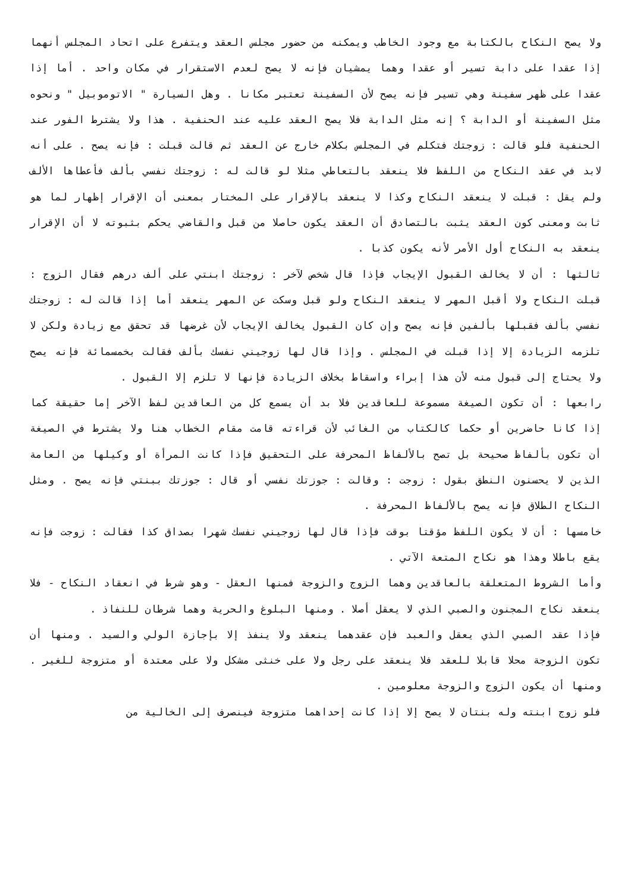ولا يصح النكاح بالكتابة مع وجود الخاطب ويمكنه من حضور مجلس العقد ويتفرع على اتحاد المجلس أنهما إذا عقدا على دابة تسير أو عقدا وهما يمشيان فإنه لا يصح لعدم الاستقرار في مكان واحد . أما إذا عقدا على ظهر سفينة وهي تسير فإنه يصح لأن السفينة تعتبر مكانا . وهل السيارة " الاتوموبيل " ونحوه مثل السفينة أو الدابة ؟ إنه مثل الدابة فلا يصح العقد عليه عند الحنفية . هذا ولا يشترط الفور عند الحنفية فلو قالت : زوجتك فتكلم في المجلس بكلام خارج عن العقد ثم قالت قبلت : فإنه يصح . على أنه لابد في عقد النكاح من اللفظ فلا ينعقد بالتعاطي مثلا لو قالت له : زوجتك نفسي بألف فأعطاها الألف ولم يقل : قبلت لا ينعقد النكاح وكذا لا ينعقد بالإقرار على المختار بمعنى أن الإقرار إظهار لما هو ثابت ومعنى كون العقد يثبت بالتصادق أن العقد يكون حاصلا من قبل والقاضي يحكم بثبوته لا أن الإقرار ينعقد به النكاح أول الأمر لأنه يكون كذبا .
ثالثها : أن لا يخالف القبول الإيجاب فإذا قال شخص لآخر : زوجتك ابنتي على ألف درهم فقال الزوج : قبلت النكاح ولا أقبل المهر لا ينعقد النكاح ولو قبل وسكت عن المهر ينعقد أما إذا قالت له : زوجتك نفسي بألف فقبلها بألفين فإنه يصح وإن كان القبول يخالف الإيجاب لأن غرضها قد تحقق مع زيادة ولكن لا تلزمه الزيادة إلا إذا قبلت في المجلس . وإذا قال لها زوجيني نفسك بألف فقالت بخمسمائة فإنه يصح ولا يحتاج إلى قبول منه لأن هذا إبراء واسقاط بخلاف الزيادة فإنها لا تلزم إلا القبول .
رابعها : أن تكون الصيغة مسموعة للعاقدين فلا بد أن يسمع كل من العاقدين لفظ الآخر إما حقيقة كما إذا كانا حاضرين أو حكما كالكتاب من الغائب لأن قراءته قامت مقام الخطاب هنا ولا يشترط في الصيغة أن تكون بألفاظ صحيحة بل تصح بالألفاظ المحرفة على التحقيق فإذا كانت المرأة أو وكيلها من العامة الذين لا يحسنون النطق بقول : زوجت : وقالت : جوزتك نفسي أو قال : جوزتك ببنتي فإنه يصح . ومثل النكاح الطلاق فإنه يصح بالألفاظ المحرفة .
خامسها : أن لا يكون اللفظ مؤقتا بوقت فإذا قال لها زوجيني نفسك شهرا بصداق كذا فقالت : زوجت فإنه يقع باطلا وهذا هو نكاح المتعة الآتي .
وأما الشروط المتعلقة بالعاقدين وهما الزوج والزوجة فمنها العقل - وهو شرط في انعقاد النكاح - فلا ينعقد نكاح المجنون والصبي الذي لا يعقل أصلا . ومنها البلوغ والحرية وهما شرطان للنفاذ .
فإذا عقد الصبي الذي يعقل والعبد فإن عقدهما ينعقد ولا ينفذ إلا بإجازة الولي والسيد . ومنها أن تكون الزوجة محلا قابلا للعقد فلا ينعقد على رجل ولا على خنثى مشكل ولا على معتدة أو متزوجة للغير . ومنها أن يكون الزوج والزوجة معلومين .
فلو زوج ابنته وله بنتان لا يصح إلا إذا كانت إحداهما متزوجة فينصرف إلى الخالية من